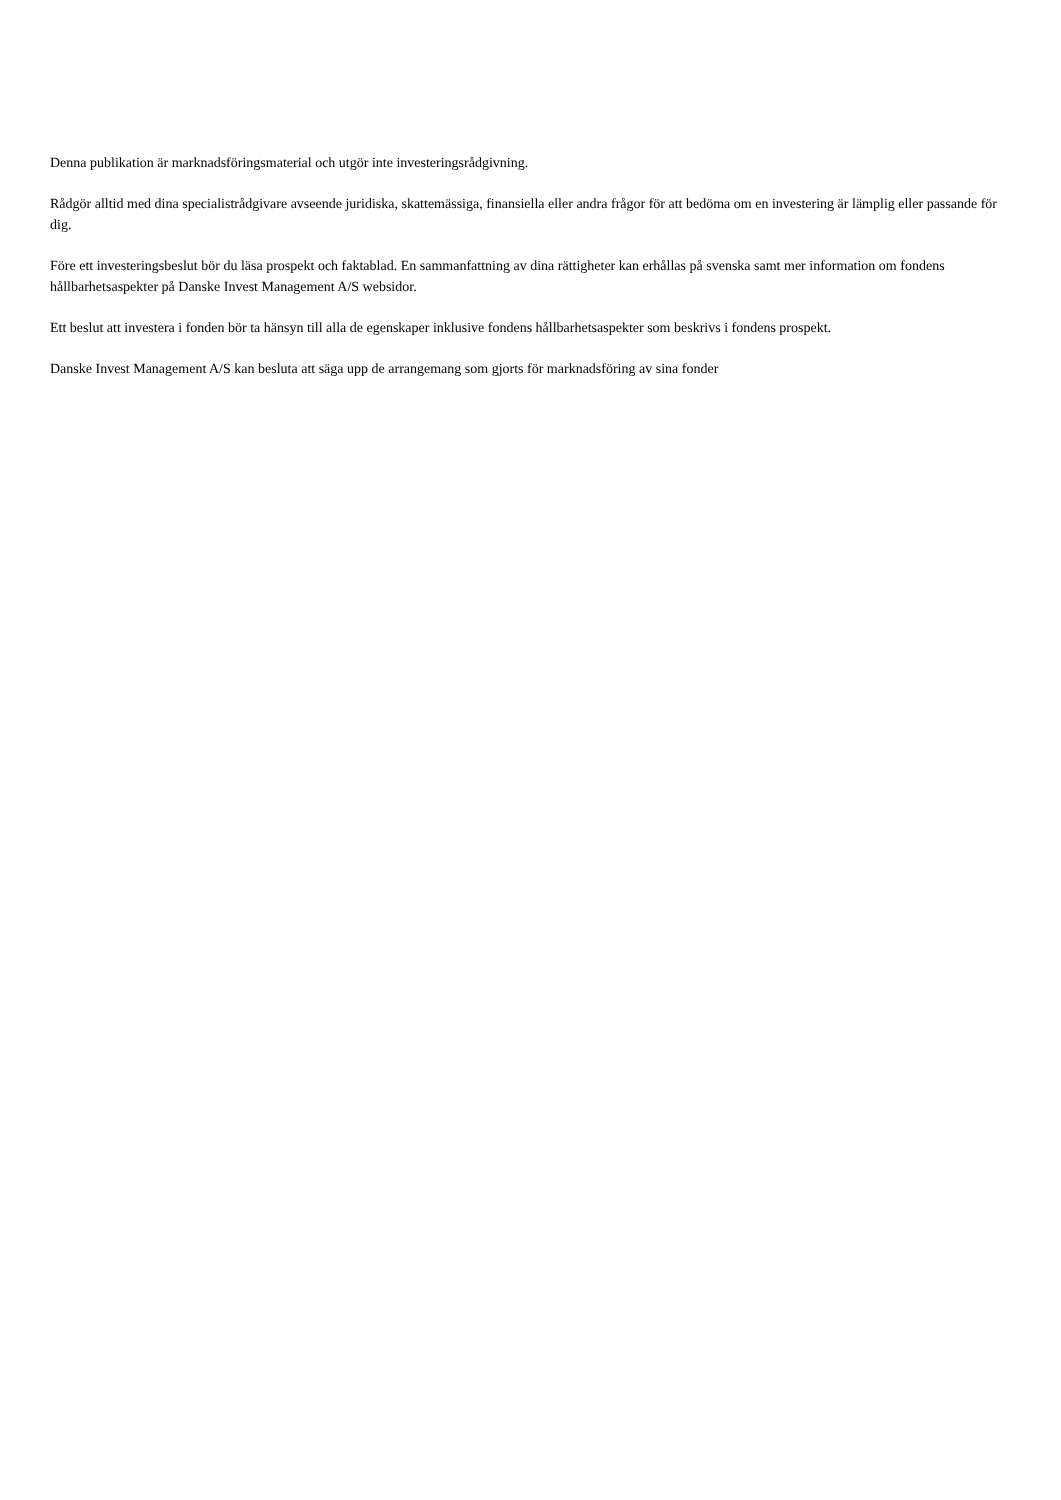Denna publikation är marknadsföringsmaterial och utgör inte investeringsrådgivning.
Rådgör alltid med dina specialistrådgivare avseende juridiska, skattemässiga, finansiella eller andra frågor för att bedöma om en investering är lämplig eller passande för dig.
Före ett investeringsbeslut bör du läsa prospekt och faktablad. En sammanfattning av dina rättigheter kan erhållas på svenska samt mer information om fondens hållbarhetsaspekter på Danske Invest Management A/S websidor.
Ett beslut att investera i fonden bör ta hänsyn till alla de egenskaper inklusive fondens hållbarhetsaspekter som beskrivs i fondens prospekt.
Danske Invest Management A/S kan besluta att säga upp de arrangemang som gjorts för marknadsföring av sina fonder